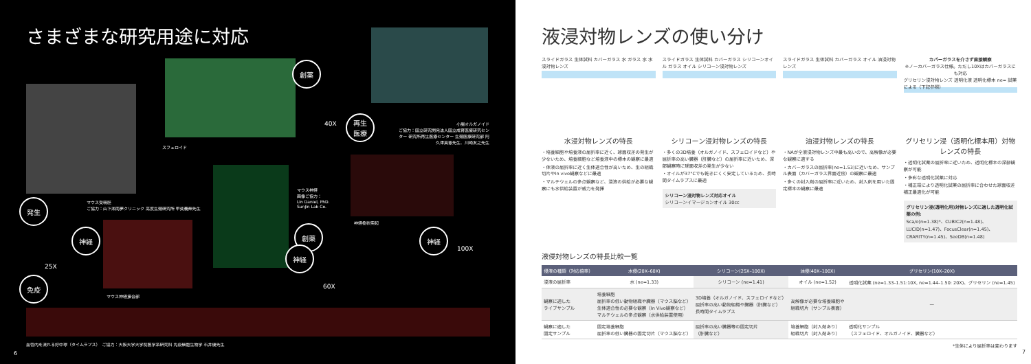さまざまな研究用途に対応
スフェロイド
小腸オルガノイド
ご協力：国立研究開発法人国立成育医療研究センター 研究所再生医療センター 生殖医療研究部 阿久津英憲先生、川崎友之先生
マウス受精胚
ご協力：山下湘南夢クリニック 高度生殖研究所 甲斐義輝先生
マウス神経
画像ご協力：
Lin Daniel, PhD.
SunJin Lab Co.
神経樹状突起
マウス神経接合部
血管内を流れる好中球（タイムラプス）　ご協力：大阪大学大学院医学系研究科 免疫細胞生物学 石井優先生
創薬
40X
再生
医療
発生
神経
25X
免疫
創薬
神経
60X
神経
100X
6
液浸対物レンズの使い分け
スライドガラス 生体試料 カバーガラス 水 ガラス 水 水浸対物レンズ
水浸対物レンズの特長
・培養細胞や培養液の屈折率に近く、球面収差の発生が少ないため、培養細胞など培養液中の標本の観察に最適
・体液の屈折率に近く生体適合性が高いため、生の組織切片やIn vivo観察などに最適
・マルチウェルの多点観察など、浸液の供給が必要な観察にも水供給装置が威力を発揮
スライドガラス 生体試料 カバーガラス シリコーンオイル ガラス オイル シリコーン浸対物レンズ
シリコーン浸対物レンズの特長
・多くの3D培養（オルガノイド、スフェロイドなど）や屈折率の高い臓器（肝臓など）の屈折率に近いため、深部観察時に球面収差の発生が少ない
・オイルが37°Cでも乾きにくく安定しているため、長時間タイムラプスに最適
シリコーン浸対物レンズ対応オイル
シリコーンイマージョンオイル 30cc
スライドガラス 生体試料 カバーガラス オイル 油浸対物レンズ
油浸対物レンズの特長
・NAが全液浸対物レンズ中最も高いので、高解像が必要な観察に適する
・カバーガラスの屈折率(ne=1.53)に近いため、サンプル表面（カバーガラス界面近傍）の観察に最適
・多くの封入剤の屈折率に近いため、封入剤を用いた固定標本の観察に最適
カバーガラスを介さず直接観察
※ノーカバーガラス仕様。ただし10Xはカバーガラスにも対応
グリセリン浸対物レンズ 透明化液 透明化標本 ne= 試薬による（下記参照）
グリセリン浸（透明化標本用）対物レンズの特長
・透明化試薬の屈折率に近いため、透明化標本の深部観察が可能
・多彩な透明化試薬に対応
・補正環により透明化試薬の屈折率に合わせた球面収差補正最適化が可能
グリセリン浸(透明化用)対物レンズに適した透明化試薬の例:
Sca/e(n=1.38)*、CUBIC2(n=1.48)、LUCID(n=1.47)、FocusClear(n=1.45)、CRARITY(n=1.45)、SeeDB(n=1.48)
液侵対物レンズの特長比較一覧
| 侵液の種類（対応倍率） | 水侵(20X–60X) | シリコーン(25X–100X) | 油侵(40X–100X) | グリセリン(10X–20X) |
| --- | --- | --- | --- | --- |
| 浸液の屈折率 | 水 (ne=1.33) | シリコーン (ne=1.41) | オイル (ne=1.52) | 透明化試薬 (ne=1.33–1.51:10X, ne=1.44–1.50: 20X)、グリセリン (ne=1.45) |
| 観察に適した ライブサンプル | 培養細胞 屈折率の低い動物組織や臓器（マウス脳など） 生体適合性の必要な観察（In Vivo観察など） マルチウェルの多点観察（水供給装置使用） | 3D培養（オルガノイド、スフェロイドなど） 屈折率の高い動物組織や臓器（肝臓など） 長時間タイムラプス | 高解像が必要な培養細胞や 組織切片（サンプル表面） | — |
| 観察に適した 固定サンプル | 固定培養細胞 屈折率の低い臓器の固定切片（マウス脳など） | 屈折率の高い臓器等の固定切片 （肝臓など） | 培養細胞（封入剤あり） 組織切片（封入剤あり） | 透明化サンプル （スフェロイド、オルガノイド、臓器など） |
*生体により屈折率は変わります
7